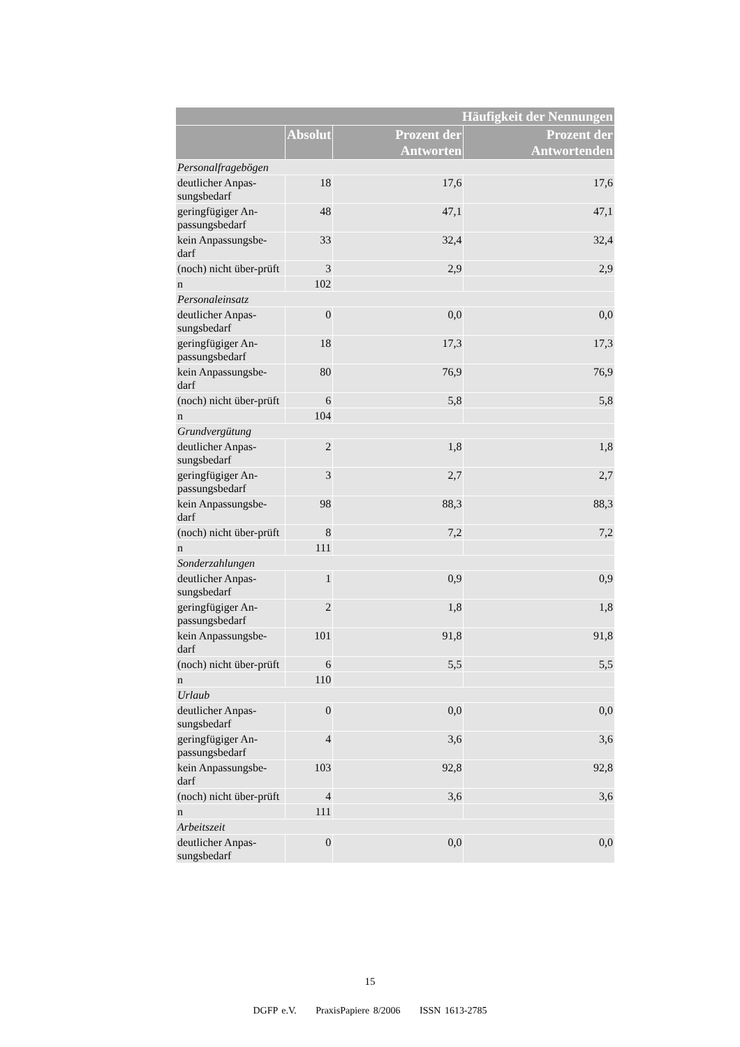| Häufigkeit der Nennungen | | | |
| --- | --- | --- | --- |
| | Absolut | Prozent der Antworten | Prozent der Antwortenden |
| Personalfragebögen | | | |
| deutlicher Anpas-sungsbedarf | 18 | 17,6 | 17,6 |
| geringfügiger An-passungsbedarf | 48 | 47,1 | 47,1 |
| kein Anpassungsbe-darf | 33 | 32,4 | 32,4 |
| (noch) nicht über-prüft | 3 | 2,9 | 2,9 |
| n | 102 | | |
| Personaleinsatz | | | |
| deutlicher Anpas-sungsbedarf | 0 | 0,0 | 0,0 |
| geringfügiger An-passungsbedarf | 18 | 17,3 | 17,3 |
| kein Anpassungsbe-darf | 80 | 76,9 | 76,9 |
| (noch) nicht über-prüft | 6 | 5,8 | 5,8 |
| n | 104 | | |
| Grundvergütung | | | |
| deutlicher Anpas-sungsbedarf | 2 | 1,8 | 1,8 |
| geringfügiger An-passungsbedarf | 3 | 2,7 | 2,7 |
| kein Anpassungsbe-darf | 98 | 88,3 | 88,3 |
| (noch) nicht über-prüft | 8 | 7,2 | 7,2 |
| n | 111 | | |
| Sonderzahlungen | | | |
| deutlicher Anpas-sungsbedarf | 1 | 0,9 | 0,9 |
| geringfügiger An-passungsbedarf | 2 | 1,8 | 1,8 |
| kein Anpassungsbe-darf | 101 | 91,8 | 91,8 |
| (noch) nicht über-prüft | 6 | 5,5 | 5,5 |
| n | 110 | | |
| Urlaub | | | |
| deutlicher Anpas-sungsbedarf | 0 | 0,0 | 0,0 |
| geringfügiger An-passungsbedarf | 4 | 3,6 | 3,6 |
| kein Anpassungsbe-darf | 103 | 92,8 | 92,8 |
| (noch) nicht über-prüft | 4 | 3,6 | 3,6 |
| n | 111 | | |
| Arbeitszeit | | | |
| deutlicher Anpas-sungsbedarf | 0 | 0,0 | 0,0 |
15
DGFP e.V. PraxisPapiere 8/2006 ISSN 1613-2785